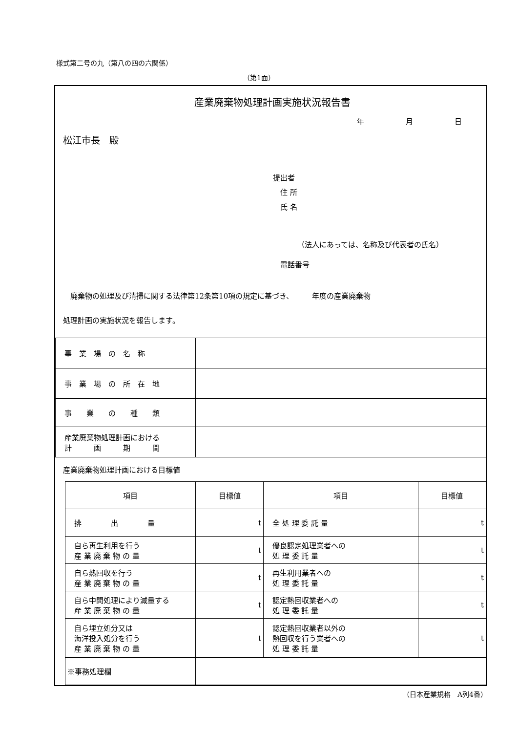様式第二号の九（第八の四の六関係）
（第1面）
産業廃棄物処理計画実施状況報告書
年 月 日
松江市長　殿
提出者
　住 所
　氏 名
（法人にあっては、名称及び代表者の氏名）
　電話番号
　廃棄物の処理及び清掃に関する法律第12条第10項の規定に基づき、　　　年度の産業廃棄物
処理計画の実施状況を報告します。
| 事 業 場 の 名 称 | |
| 事 業 場 の 所 在 地 | |
| 事 業 の 種 類 | |
| 産業廃棄物処理計画における 計 画 期 間 | |
産業廃棄物処理計画における目標値
| 項目 | 目標値 | 項目 | 目標値 |
| 排 出 量 | t | 全 処 理 委 託 量 | t |
| 自ら再生利用を行う 産 業 廃 棄 物 の 量 | t | 優良認定処理業者への 処 理 委 託 量 | t |
| 自ら熱回収を行う 産 業 廃 棄 物 の 量 | t | 再生利用業者への 処 理 委 託 量 | t |
| 自ら中間処理により減量する 産 業 廃 棄 物 の 量 | t | 認定熱回収業者への 処 理 委 託 量 | t |
| 自ら埋立処分又は 海洋投入処分を行う 産 業 廃 棄 物 の 量 | t | 認定熱回収業者以外の 熱回収を行う業者への 処 理 委 託 量 | t |
| ※事務処理欄 | | | |
（日本産業規格　A列4番）